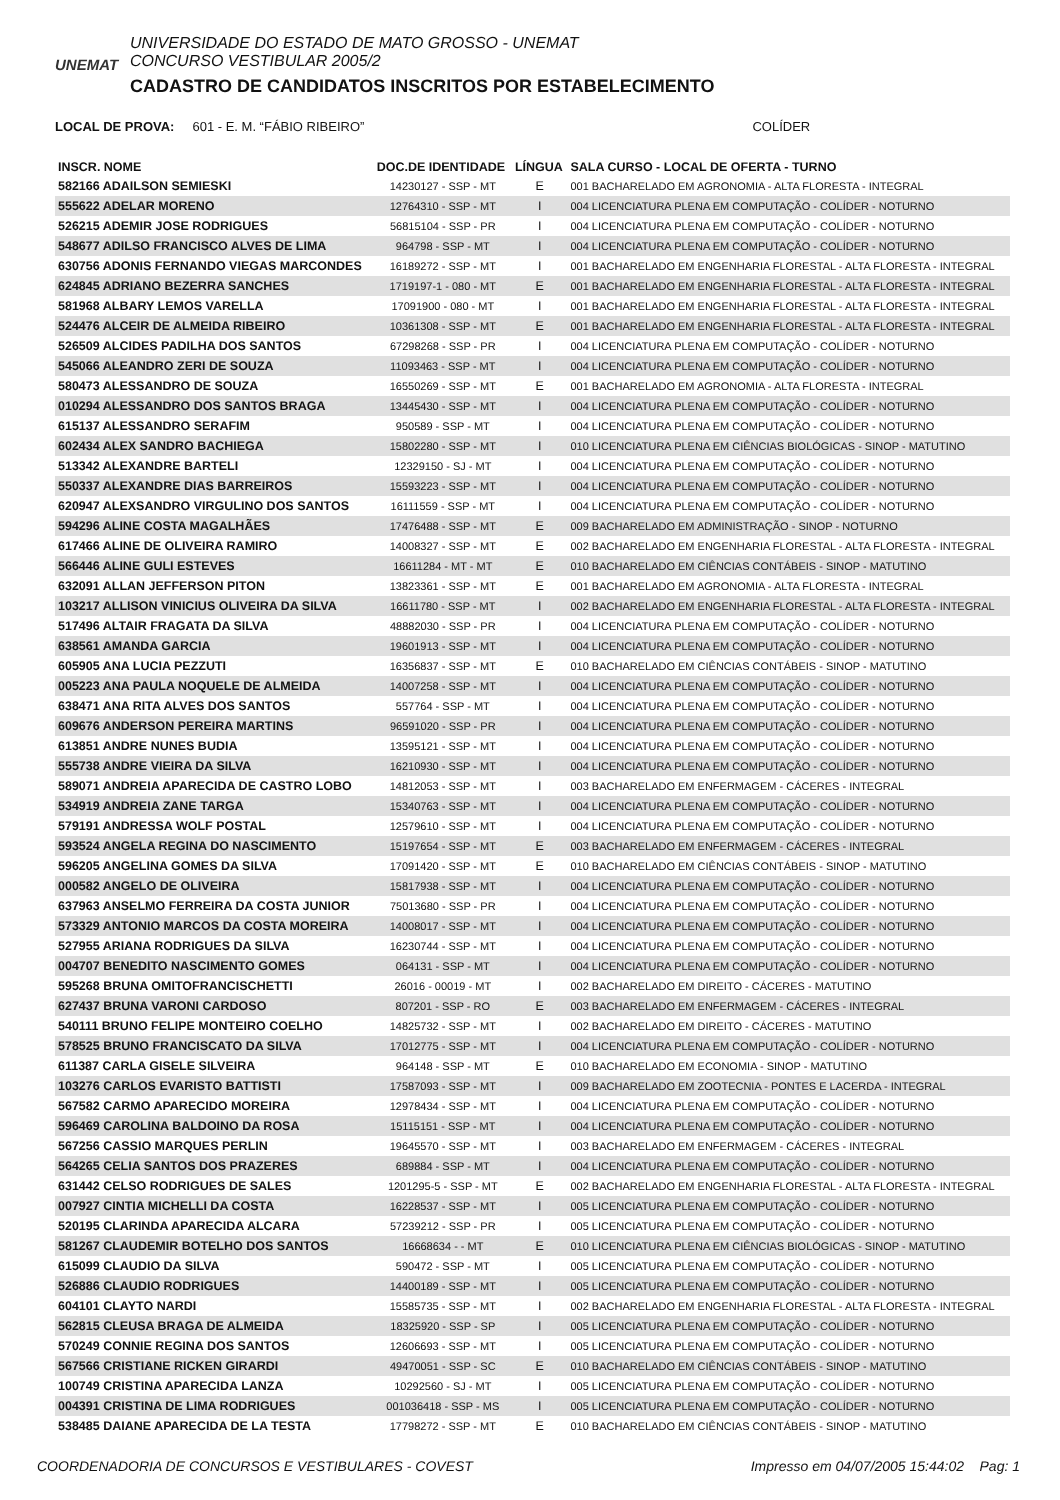UNEMAT
UNIVERSIDADE DO ESTADO DE MATO GROSSO - UNEMAT
CONCURSO VESTIBULAR 2005/2
CADASTRO DE CANDIDATOS INSCRITOS POR ESTABELECIMENTO
LOCAL DE PROVA: 601 - E. M. “FÁBIO RIBEIRO” COLÍDER
| INSCR. NOME | DOC.DE IDENTIDADE | LÍNGUA | SALA CURSO - LOCAL DE OFERTA - TURNO |
| --- | --- | --- | --- |
| 582166 ADAILSON SEMIESKI | 14230127 - SSP - MT | E | 001 BACHARELADO EM AGRONOMIA - ALTA FLORESTA - INTEGRAL |
| 555622 ADELAR MORENO | 12764310 - SSP - MT | I | 004 LICENCIATURA PLENA EM COMPUTAÇÃO - COLÍDER - NOTURNO |
| 526215 ADEMIR JOSE RODRIGUES | 56815104 - SSP - PR | I | 004 LICENCIATURA PLENA EM COMPUTAÇÃO - COLÍDER - NOTURNO |
| 548677 ADILSO FRANCISCO ALVES DE LIMA | 964798 - SSP - MT | I | 004 LICENCIATURA PLENA EM COMPUTAÇÃO - COLÍDER - NOTURNO |
| 630756 ADONIS FERNANDO VIEGAS MARCONDES | 16189272 - SSP - MT | I | 001 BACHARELADO EM ENGENHARIA FLORESTAL - ALTA FLORESTA - INTEGRAL |
| 624845 ADRIANO BEZERRA SANCHES | 1719197-1 - 080 - MT | E | 001 BACHARELADO EM ENGENHARIA FLORESTAL - ALTA FLORESTA - INTEGRAL |
| 581968 ALBARY LEMOS VARELLA | 17091900 - 080 - MT | I | 001 BACHARELADO EM ENGENHARIA FLORESTAL - ALTA FLORESTA - INTEGRAL |
| 524476 ALCEIR DE ALMEIDA RIBEIRO | 10361308 - SSP - MT | E | 001 BACHARELADO EM ENGENHARIA FLORESTAL - ALTA FLORESTA - INTEGRAL |
| 526509 ALCIDES PADILHA DOS SANTOS | 67298268 - SSP - PR | I | 004 LICENCIATURA PLENA EM COMPUTAÇÃO - COLÍDER - NOTURNO |
| 545066 ALEANDRO ZERI DE SOUZA | 11093463 - SSP - MT | I | 004 LICENCIATURA PLENA EM COMPUTAÇÃO - COLÍDER - NOTURNO |
| 580473 ALESSANDRO DE SOUZA | 16550269 - SSP - MT | E | 001 BACHARELADO EM AGRONOMIA - ALTA FLORESTA - INTEGRAL |
| 010294 ALESSANDRO DOS SANTOS BRAGA | 13445430 - SSP - MT | I | 004 LICENCIATURA PLENA EM COMPUTAÇÃO - COLÍDER - NOTURNO |
| 615137 ALESSANDRO SERAFIM | 950589 - SSP - MT | I | 004 LICENCIATURA PLENA EM COMPUTAÇÃO - COLÍDER - NOTURNO |
| 602434 ALEX SANDRO BACHIEGA | 15802280 - SSP - MT | I | 010 LICENCIATURA PLENA EM CIÊNCIAS BIOLÓGICAS - SINOP - MATUTINO |
| 513342 ALEXANDRE BARTELI | 12329150 - SJ - MT | I | 004 LICENCIATURA PLENA EM COMPUTAÇÃO - COLÍDER - NOTURNO |
| 550337 ALEXANDRE DIAS BARREIROS | 15593223 - SSP - MT | I | 004 LICENCIATURA PLENA EM COMPUTAÇÃO - COLÍDER - NOTURNO |
| 620947 ALEXSANDRO VIRGULINO DOS SANTOS | 16111559 - SSP - MT | I | 004 LICENCIATURA PLENA EM COMPUTAÇÃO - COLÍDER - NOTURNO |
| 594296 ALINE COSTA MAGALHÃES | 17476488 - SSP - MT | E | 009 BACHARELADO EM ADMINISTRAÇÃO - SINOP - NOTURNO |
| 617466 ALINE DE OLIVEIRA RAMIRO | 14008327 - SSP - MT | E | 002 BACHARELADO EM ENGENHARIA FLORESTAL - ALTA FLORESTA - INTEGRAL |
| 566446 ALINE GULI ESTEVES | 16611284 - MT - MT | E | 010 BACHARELADO EM CIÊNCIAS CONTÁBEIS - SINOP - MATUTINO |
| 632091 ALLAN JEFFERSON PITON | 13823361 - SSP - MT | E | 001 BACHARELADO EM AGRONOMIA - ALTA FLORESTA - INTEGRAL |
| 103217 ALLISON VINICIUS OLIVEIRA DA SILVA | 16611780 - SSP - MT | I | 002 BACHARELADO EM ENGENHARIA FLORESTAL - ALTA FLORESTA - INTEGRAL |
| 517496 ALTAIR FRAGATA DA SILVA | 48882030 - SSP - PR | I | 004 LICENCIATURA PLENA EM COMPUTAÇÃO - COLÍDER - NOTURNO |
| 638561 AMANDA GARCIA | 19601913 - SSP - MT | I | 004 LICENCIATURA PLENA EM COMPUTAÇÃO - COLÍDER - NOTURNO |
| 605905 ANA LUCIA PEZZUTI | 16356837 - SSP - MT | E | 010 BACHARELADO EM CIÊNCIAS CONTÁBEIS - SINOP - MATUTINO |
| 005223 ANA PAULA NOQUELE DE ALMEIDA | 14007258 - SSP - MT | I | 004 LICENCIATURA PLENA EM COMPUTAÇÃO - COLÍDER - NOTURNO |
| 638471 ANA RITA ALVES DOS SANTOS | 557764 - SSP - MT | I | 004 LICENCIATURA PLENA EM COMPUTAÇÃO - COLÍDER - NOTURNO |
| 609676 ANDERSON PEREIRA MARTINS | 96591020 - SSP - PR | I | 004 LICENCIATURA PLENA EM COMPUTAÇÃO - COLÍDER - NOTURNO |
| 613851 ANDRE NUNES BUDIA | 13595121 - SSP - MT | I | 004 LICENCIATURA PLENA EM COMPUTAÇÃO - COLÍDER - NOTURNO |
| 555738 ANDRE VIEIRA DA SILVA | 16210930 - SSP - MT | I | 004 LICENCIATURA PLENA EM COMPUTAÇÃO - COLÍDER - NOTURNO |
| 589071 ANDREIA APARECIDA DE CASTRO LOBO | 14812053 - SSP - MT | I | 003 BACHARELADO EM ENFERMAGEM - CÁCERES - INTEGRAL |
| 534919 ANDREIA ZANE TARGA | 15340763 - SSP - MT | I | 004 LICENCIATURA PLENA EM COMPUTAÇÃO - COLÍDER - NOTURNO |
| 579191 ANDRESSA WOLF POSTAL | 12579610 - SSP - MT | I | 004 LICENCIATURA PLENA EM COMPUTAÇÃO - COLÍDER - NOTURNO |
| 593524 ANGELA REGINA DO NASCIMENTO | 15197654 - SSP - MT | E | 003 BACHARELADO EM ENFERMAGEM - CÁCERES - INTEGRAL |
| 596205 ANGELINA GOMES DA SILVA | 17091420 - SSP - MT | E | 010 BACHARELADO EM CIÊNCIAS CONTÁBEIS - SINOP - MATUTINO |
| 000582 ANGELO DE OLIVEIRA | 15817938 - SSP - MT | I | 004 LICENCIATURA PLENA EM COMPUTAÇÃO - COLÍDER - NOTURNO |
| 637963 ANSELMO FERREIRA DA COSTA JUNIOR | 75013680 - SSP - PR | I | 004 LICENCIATURA PLENA EM COMPUTAÇÃO - COLÍDER - NOTURNO |
| 573329 ANTONIO MARCOS DA COSTA MOREIRA | 14008017 - SSP - MT | I | 004 LICENCIATURA PLENA EM COMPUTAÇÃO - COLÍDER - NOTURNO |
| 527955 ARIANA RODRIGUES DA SILVA | 16230744 - SSP - MT | I | 004 LICENCIATURA PLENA EM COMPUTAÇÃO - COLÍDER - NOTURNO |
| 004707 BENEDITO NASCIMENTO GOMES | 064131 - SSP - MT | I | 004 LICENCIATURA PLENA EM COMPUTAÇÃO - COLÍDER - NOTURNO |
| 595268 BRUNA OMITOFRANCISCHETTI | 26016 - 00019 - MT | I | 002 BACHARELADO EM DIREITO - CÁCERES - MATUTINO |
| 627437 BRUNA VARONI CARDOSO | 807201 - SSP - RO | E | 003 BACHARELADO EM ENFERMAGEM - CÁCERES - INTEGRAL |
| 540111 BRUNO FELIPE MONTEIRO COELHO | 14825732 - SSP - MT | I | 002 BACHARELADO EM DIREITO - CÁCERES - MATUTINO |
| 578525 BRUNO FRANCISCATO DA SILVA | 17012775 - SSP - MT | I | 004 LICENCIATURA PLENA EM COMPUTAÇÃO - COLÍDER - NOTURNO |
| 611387 CARLA GISELE SILVEIRA | 964148 - SSP - MT | E | 010 BACHARELADO EM ECONOMIA - SINOP - MATUTINO |
| 103276 CARLOS EVARISTO BATTISTI | 17587093 - SSP - MT | I | 009 BACHARELADO EM ZOOTECNIA - PONTES E LACERDA - INTEGRAL |
| 567582 CARMO APARECIDO MOREIRA | 12978434 - SSP - MT | I | 004 LICENCIATURA PLENA EM COMPUTAÇÃO - COLÍDER - NOTURNO |
| 596469 CAROLINA BALDOINO DA ROSA | 15115151 - SSP - MT | I | 004 LICENCIATURA PLENA EM COMPUTAÇÃO - COLÍDER - NOTURNO |
| 567256 CASSIO MARQUES PERLIN | 19645570 - SSP - MT | I | 003 BACHARELADO EM ENFERMAGEM - CÁCERES - INTEGRAL |
| 564265 CELIA SANTOS DOS PRAZERES | 689884 - SSP - MT | I | 004 LICENCIATURA PLENA EM COMPUTAÇÃO - COLÍDER - NOTURNO |
| 631442 CELSO RODRIGUES DE SALES | 1201295-5 - SSP - MT | E | 002 BACHARELADO EM ENGENHARIA FLORESTAL - ALTA FLORESTA - INTEGRAL |
| 007927 CINTIA MICHELLI DA COSTA | 16228537 - SSP - MT | I | 005 LICENCIATURA PLENA EM COMPUTAÇÃO - COLÍDER - NOTURNO |
| 520195 CLARINDA APARECIDA ALCARA | 57239212 - SSP - PR | I | 005 LICENCIATURA PLENA EM COMPUTAÇÃO - COLÍDER - NOTURNO |
| 581267 CLAUDEMIR BOTELHO DOS SANTOS | 16668634 - - MT | E | 010 LICENCIATURA PLENA EM CIÊNCIAS BIOLÓGICAS - SINOP - MATUTINO |
| 615099 CLAUDIO DA SILVA | 590472 - SSP - MT | I | 005 LICENCIATURA PLENA EM COMPUTAÇÃO - COLÍDER - NOTURNO |
| 526886 CLAUDIO RODRIGUES | 14400189 - SSP - MT | I | 005 LICENCIATURA PLENA EM COMPUTAÇÃO - COLÍDER - NOTURNO |
| 604101 CLAYTO NARDI | 15585735 - SSP - MT | I | 002 BACHARELADO EM ENGENHARIA FLORESTAL - ALTA FLORESTA - INTEGRAL |
| 562815 CLEUSA BRAGA DE ALMEIDA | 18325920 - SSP - SP | I | 005 LICENCIATURA PLENA EM COMPUTAÇÃO - COLÍDER - NOTURNO |
| 570249 CONNIE REGINA DOS SANTOS | 12606693 - SSP - MT | I | 005 LICENCIATURA PLENA EM COMPUTAÇÃO - COLÍDER - NOTURNO |
| 567566 CRISTIANE RICKEN GIRARDI | 49470051 - SSP - SC | E | 010 BACHARELADO EM CIÊNCIAS CONTÁBEIS - SINOP - MATUTINO |
| 100749 CRISTINA APARECIDA LANZA | 10292560 - SJ - MT | I | 005 LICENCIATURA PLENA EM COMPUTAÇÃO - COLÍDER - NOTURNO |
| 004391 CRISTINA DE LIMA RODRIGUES | 001036418 - SSP - MS | I | 005 LICENCIATURA PLENA EM COMPUTAÇÃO - COLÍDER - NOTURNO |
| 538485 DAIANE APARECIDA DE LA TESTA | 17798272 - SSP - MT | E | 010 BACHARELADO EM CIÊNCIAS CONTÁBEIS - SINOP - MATUTINO |
COORDENADORIA DE CONCURSOS E VESTIBULARES - COVEST Impresso em 04/07/2005 15:44:02 Pag: 1